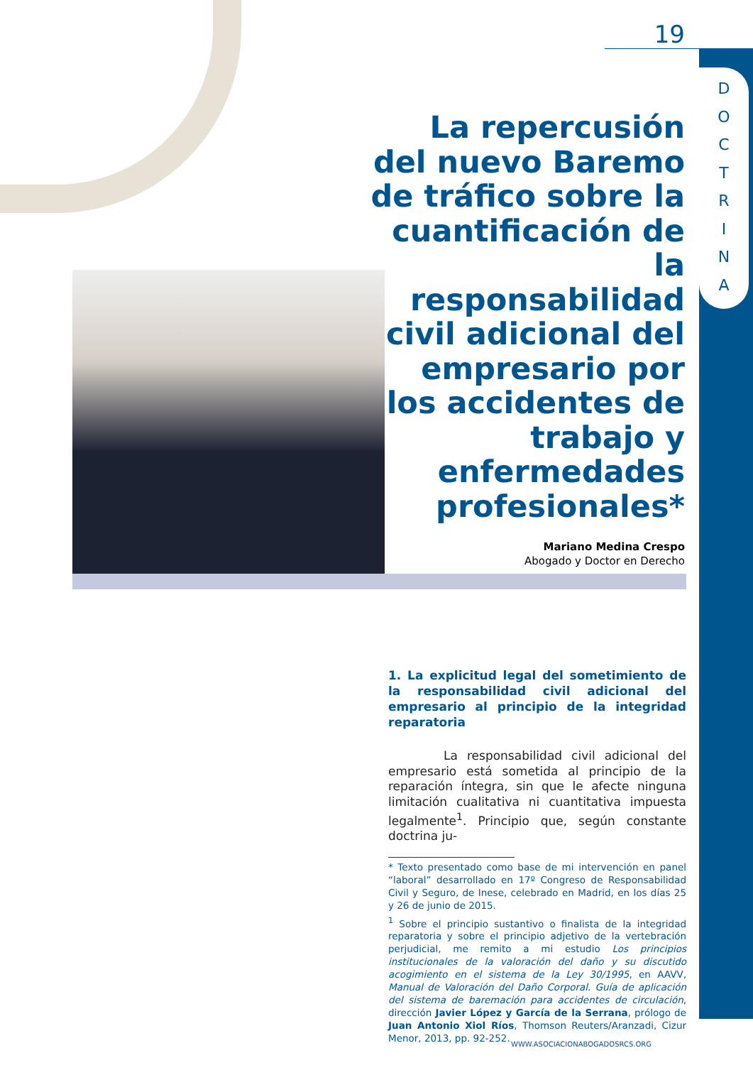D
O
C
T
R
I
N
A
19
La repercusión del nuevo Baremo de tráfico sobre la cuantificación de la responsabilidad civil adicional del empresario por los accidentes de trabajo y enfermedades profesionales*
Mariano Medina Crespo
Abogado y Doctor en Derecho
1. La explicitud legal del sometimiento de la responsabilidad civil adicional del empresario al principio de la integridad reparatoria
La responsabilidad civil adicional del empresario está sometida al principio de la reparación íntegra, sin que le afecte ninguna limitación cualitativa ni cuantitativa impuesta legalmente<sup>1</sup>. Principio que, según constante doctrina ju-
* Texto presentado como base de mi intervención en panel “laboral” desarrollado en 17º Congreso de Responsabilidad Civil y Seguro, de Inese, celebrado en Madrid, en los días 25 y 26 de junio de 2015.
<sup>1</sup> Sobre el principio sustantivo o finalista de la integridad reparatoria y sobre el principio adjetivo de la vertebración perjudicial, me remito a mi estudio Los principios institucionales de la valoración del daño y su discutido acogimiento en el sistema de la Ley 30/1995, en AAVV, Manual de Valoración del Daño Corporal. Guía de aplicación del sistema de baremación para accidentes de circulación, dirección Javier López y García de la Serrana, prólogo de Juan Antonio Xiol Ríos, Thomson Reuters/Aranzadi, Cizur Menor, 2013, pp. 92-252.
WWW.ASOCIACIONABOGADOSRCS.ORG